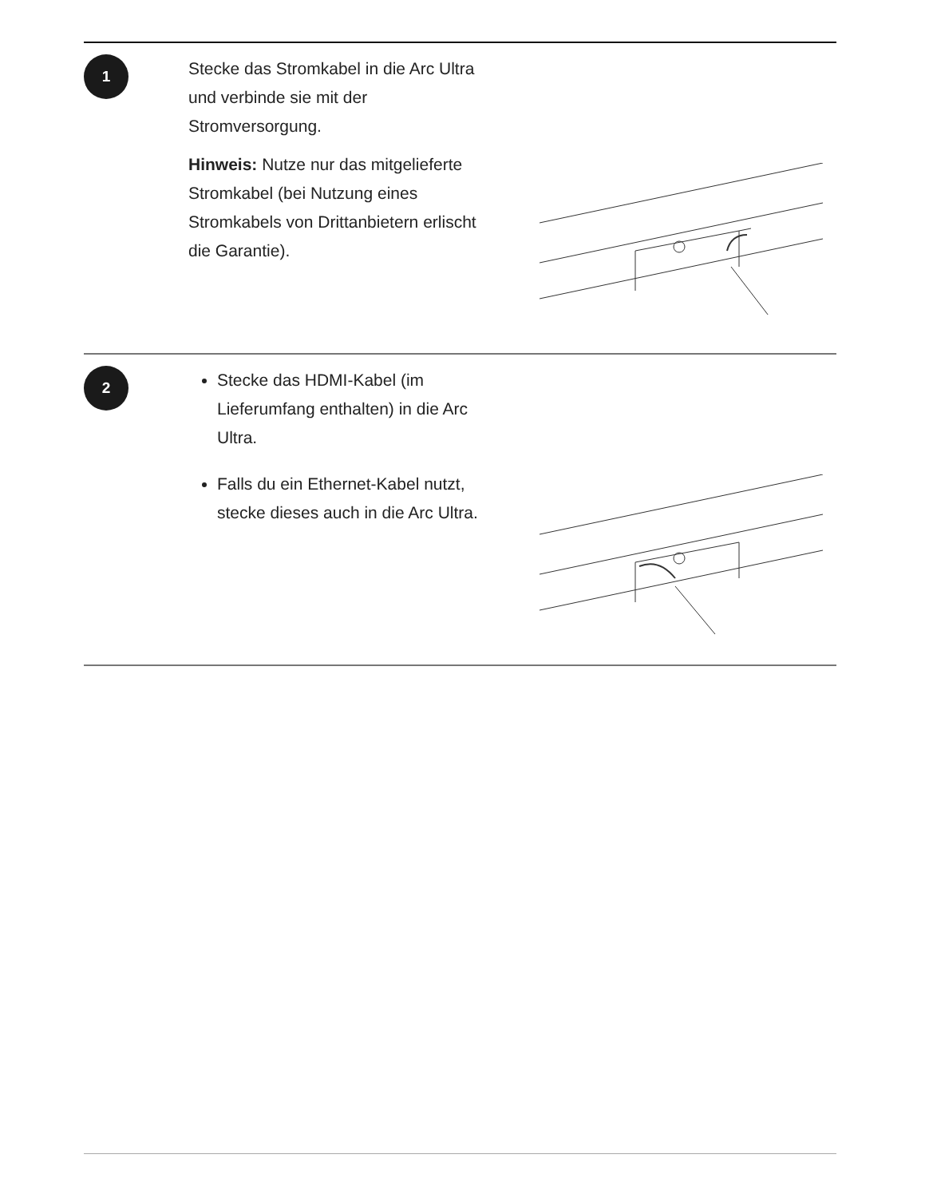1
Stecke das Stromkabel in die Arc Ultra und verbinde sie mit der Stromversorgung.
Hinweis: Nutze nur das mitgelieferte Stromkabel (bei Nutzung eines Stromkabels von Drittanbietern erlischt die Garantie).
2
Stecke das HDMI-Kabel (im Lieferumfang enthalten) in die Arc Ultra.
Falls du ein Ethernet-Kabel nutzt, stecke dieses auch in die Arc Ultra.